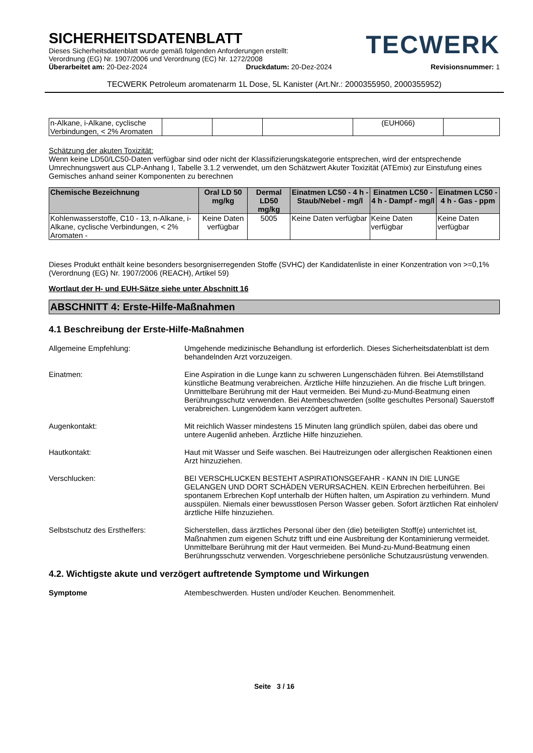SICHERHEITSDATENBLATT
Dieses Sicherheitsdatenblatt wurde gemäß folgenden Anforderungen erstellt:
Verordnung (EG) Nr. 1907/2006 und Verordnung (EC) Nr. 1272/2008
TECWERK
Überarbeitet am: 20-Dez-2024 Druckdatum: 20-Dez-2024 Revisionsnummer: 1
TECWERK Petroleum aromatenarm 1L Dose, 5L Kanister (Art.Nr.: 2000355950, 2000355952)
| n-Alkane, i-Alkane, cyclische Verbindungen, < 2% Aromaten | | | | (EUH066) | |
Schätzung der akuten Toxizität:
Wenn keine LD50/LC50-Daten verfügbar sind oder nicht der Klassifizierungskategorie entsprechen, wird der entsprechende Umrechnungswert aus CLP-Anhang I, Tabelle 3.1.2 verwendet, um den Schätzwert Akuter Toxizität (ATEmix) zur Einstufung eines Gemisches anhand seiner Komponenten zu berechnen
| Chemische Bezeichnung | Oral LD 50 mg/kg | Dermal LD50 mg/kg | Einatmen LC50 - 4 h - Staub/Nebel - mg/l | Einatmen LC50 - 4 h - Dampf - mg/l | Einatmen LC50 - 4 h - Gas - ppm |
| --- | --- | --- | --- | --- | --- |
| Kohlenwasserstoffe, C10 - 13, n-Alkane, i-Alkane, cyclische Verbindungen, < 2% Aromaten - | Keine Daten verfügbar | 5005 | Keine Daten verfügbar | Keine Daten verfügbar | Keine Daten verfügbar |
Dieses Produkt enthält keine besonders besorgniserregenden Stoffe (SVHC) der Kandidatenliste in einer Konzentration von >=0,1% (Verordnung (EG) Nr. 1907/2006 (REACH), Artikel 59)
Wortlaut der H- und EUH-Sätze siehe unter Abschnitt 16
ABSCHNITT 4: Erste-Hilfe-Maßnahmen
4.1 Beschreibung der Erste-Hilfe-Maßnahmen
Allgemeine Empfehlung: Umgehende medizinische Behandlung ist erforderlich. Dieses Sicherheitsdatenblatt ist dem behandelnden Arzt vorzuzeigen.
Einatmen: Eine Aspiration in die Lunge kann zu schweren Lungenschäden führen. Bei Atemstillstand künstliche Beatmung verabreichen. Ärztliche Hilfe hinzuziehen. An die frische Luft bringen. Unmittelbare Berührung mit der Haut vermeiden. Bei Mund-zu-Mund-Beatmung einen Berührungsschutz verwenden. Bei Atembeschwerden (sollte geschultes Personal) Sauerstoff verabreichen. Lungenödem kann verzögert auftreten.
Augenkontakt: Mit reichlich Wasser mindestens 15 Minuten lang gründlich spülen, dabei das obere und untere Augenlid anheben. Ärztliche Hilfe hinzuziehen.
Hautkontakt: Haut mit Wasser und Seife waschen. Bei Hautreizungen oder allergischen Reaktionen einen Arzt hinzuziehen.
Verschlucken: BEI VERSCHLUCKEN BESTEHT ASPIRATIONSGEFAHR - KANN IN DIE LUNGE GELANGEN UND DORT SCHÄDEN VERURSACHEN. KEIN Erbrechen herbeiführen. Bei spontanem Erbrechen Kopf unterhalb der Hüften halten, um Aspiration zu verhindern. Mund ausspülen. Niemals einer bewusstlosen Person Wasser geben. Sofort ärztlichen Rat einholen/ärztliche Hilfe hinzuziehen.
Selbstschutz des Ersthelfers: Sicherstellen, dass ärztliches Personal über den (die) beteiligten Stoff(e) unterrichtet ist, Maßnahmen zum eigenen Schutz trifft und eine Ausbreitung der Kontaminierung vermeidet. Unmittelbare Berührung mit der Haut vermeiden. Bei Mund-zu-Mund-Beatmung einen Berührungsschutz verwenden. Vorgeschriebene persönliche Schutzausrüstung verwenden.
4.2. Wichtigste akute und verzögert auftretende Symptome und Wirkungen
Symptome Atembeschwerden. Husten und/oder Keuchen. Benommenheit.
Seite 3 / 16